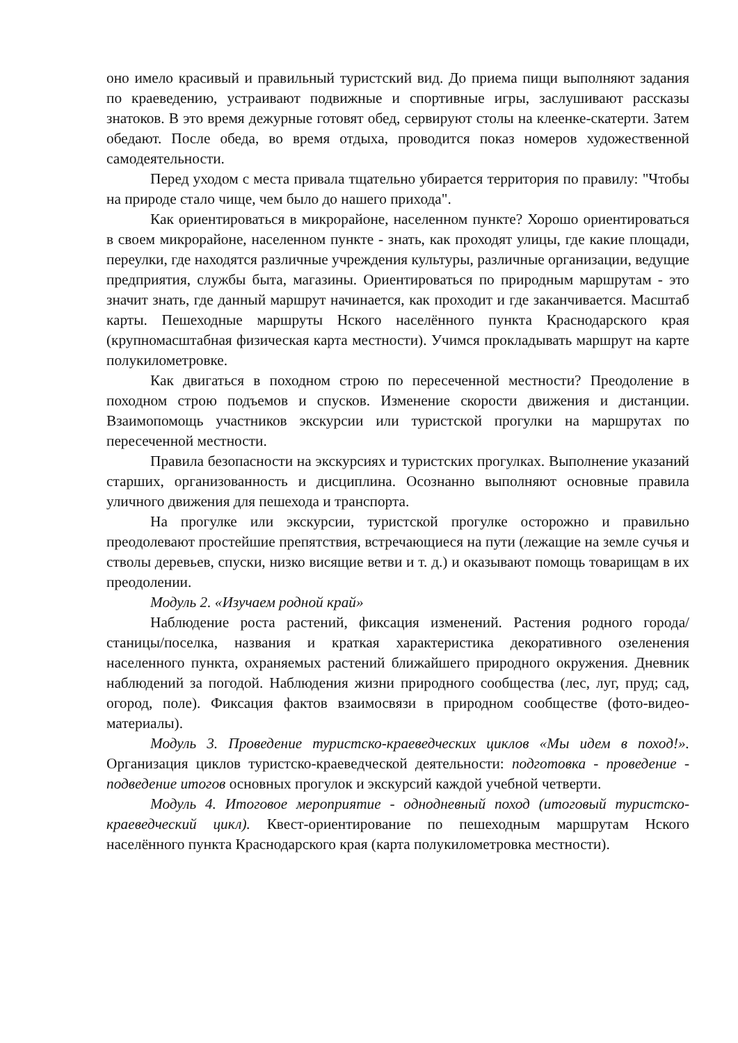оно имело красивый и правильный туристский вид. До приема пищи выполняют задания по краеведению, устраивают подвижные и спортивные игры, заслушивают рассказы знатоков. В это время дежурные готовят обед, сервируют столы на клеенке-скатерти. Затем обедают. После обеда, во время отдыха, проводится показ номеров художественной самодеятельности.
Перед уходом с места привала тщательно убирается территория по правилу: "Чтобы на природе стало чище, чем было до нашего прихода".
Как ориентироваться в микрорайоне, населенном пункте? Хорошо ориентироваться в своем микрорайоне, населенном пункте - знать, как проходят улицы, где какие площади, переулки, где находятся различные учреждения культуры, различные организации, ведущие предприятия, службы быта, магазины. Ориентироваться по природным маршрутам - это значит знать, где данный маршрут начинается, как проходит и где заканчивается. Масштаб карты. Пешеходные маршруты Нского населённого пункта Краснодарского края (крупномасштабная физическая карта местности). Учимся прокладывать маршрут на карте полукилометровке.
Как двигаться в походном строю по пересеченной местности? Преодоление в походном строю подъемов и спусков. Изменение скорости движения и дистанции. Взаимопомощь участников экскурсии или туристской прогулки на маршрутах по пересеченной местности.
Правила безопасности на экскурсиях и туристских прогулках. Выполнение указаний старших, организованность и дисциплина. Осознанно выполняют основные правила уличного движения для пешехода и транспорта.
На прогулке или экскурсии, туристской прогулке осторожно и правильно преодолевают простейшие препятствия, встречающиеся на пути (лежащие на земле сучья и стволы деревьев, спуски, низко висящие ветви и т. д.) и оказывают помощь товарищам в их преодолении.
Модуль 2. «Изучаем родной край»
Наблюдение роста растений, фиксация изменений. Растения родного города/станицы/поселка, названия и краткая характеристика декоративного озеленения населенного пункта, охраняемых растений ближайшего природного окружения. Дневник наблюдений за погодой. Наблюдения жизни природного сообщества (лес, луг, пруд; сад, огород, поле). Фиксация фактов взаимосвязи в природном сообществе (фото-видео-материалы).
Модуль 3. Проведение туристско-краеведческих циклов «Мы идем в поход!». Организация циклов туристско-краеведческой деятельности: подготовка - проведение - подведение итогов основных прогулок и экскурсий каждой учебной четверти.
Модуль 4. Итоговое мероприятие - однодневный поход (итоговый туристско-краеведческий цикл). Квест-ориентирование по пешеходным маршрутам Нского населённого пункта Краснодарского края (карта полукилометровка местности).